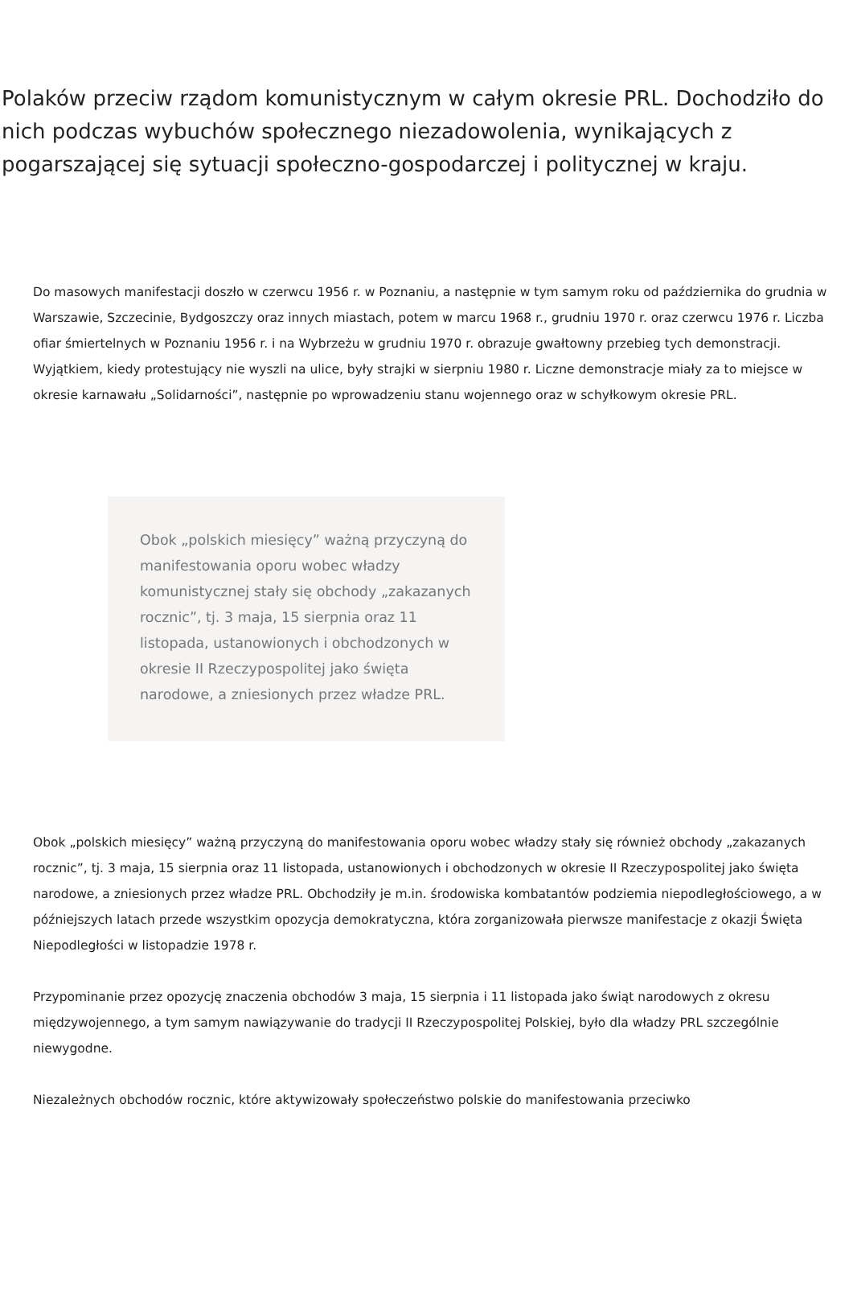Polaków przeciw rządom komunistycznym w całym okresie PRL. Dochodziło do nich podczas wybuchów społecznego niezadowolenia, wynikających z pogarszającej się sytuacji społeczno-gospodarczej i politycznej w kraju.
Do masowych manifestacji doszło w czerwcu 1956 r. w Poznaniu, a następnie w tym samym roku od października do grudnia w Warszawie, Szczecinie, Bydgoszczy oraz innych miastach, potem w marcu 1968 r., grudniu 1970 r. oraz czerwcu 1976 r. Liczba ofiar śmiertelnych w Poznaniu 1956 r. i na Wybrzeżu w grudniu 1970 r. obrazuje gwałtowny przebieg tych demonstracji. Wyjątkiem, kiedy protestujący nie wyszli na ulice, były strajki w sierpniu 1980 r. Liczne demonstracje miały za to miejsce w okresie karnawału „Solidarności”, następnie po wprowadzeniu stanu wojennego oraz w schyłkowym okresie PRL.
Obok „polskich miesięcy” ważną przyczyną do manifestowania oporu wobec władzy komunistycznej stały się obchody „zakazanych rocznic”, tj. 3 maja, 15 sierpnia oraz 11 listopada, ustanowionych i obchodzonych w okresie II Rzeczypospolitej jako święta narodowe, a zniesionych przez władze PRL.
Obok „polskich miesięcy” ważną przyczyną do manifestowania oporu wobec władzy stały się również obchody „zakazanych rocznic”, tj. 3 maja, 15 sierpnia oraz 11 listopada, ustanowionych i obchodzonych w okresie II Rzeczypospolitej jako święta narodowe, a zniesionych przez władze PRL. Obchodziły je m.in. środowiska kombatantów podziemia niepodległościowego, a w późniejszych latach przede wszystkim opozycja demokratyczna, która zorganizowała pierwsze manifestacje z okazji Święta Niepodległości w listopadzie 1978 r.
Przypominanie przez opozycję znaczenia obchodów 3 maja, 15 sierpnia i 11 listopada jako świąt narodowych z okresu międzywojennego, a tym samym nawiązywanie do tradycji II Rzeczypospolitej Polskiej, było dla władzy PRL szczególnie niewygodne.
Niezależnych obchodów rocznic, które aktywizowały społeczeństwo polskie do manifestowania przeciwko